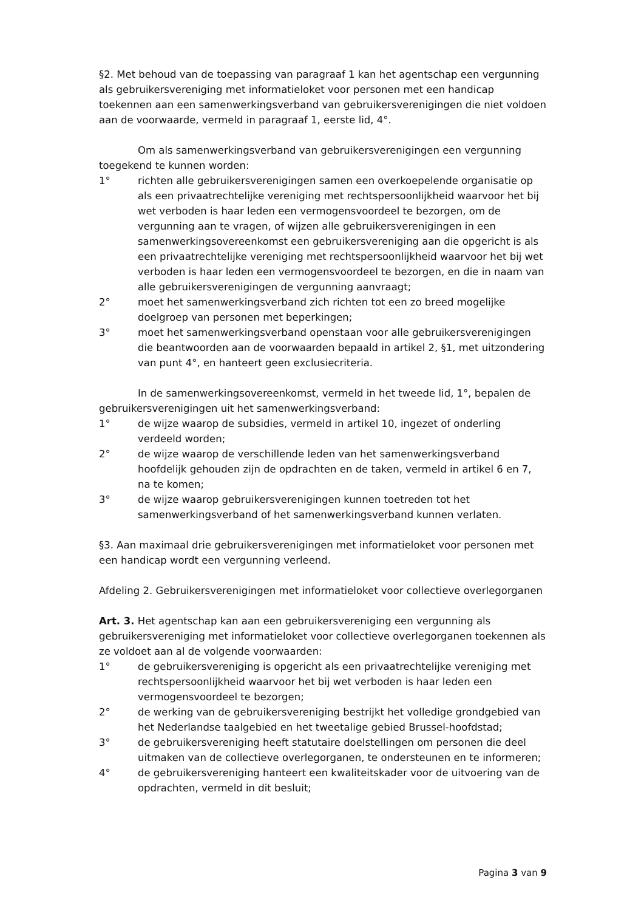§2. Met behoud van de toepassing van paragraaf 1 kan het agentschap een vergunning als gebruikersvereniging met informatieloket voor personen met een handicap toekennen aan een samenwerkingsverband van gebruikersverenigingen die niet voldoen aan de voorwaarde, vermeld in paragraaf 1, eerste lid, 4°.
Om als samenwerkingsverband van gebruikersverenigingen een vergunning toegekend te kunnen worden:
1° richten alle gebruikersverenigingen samen een overkoepelende organisatie op als een privaatrechtelijke vereniging met rechtspersoonlijkheid waarvoor het bij wet verboden is haar leden een vermogensvoordeel te bezorgen, om de vergunning aan te vragen, of wijzen alle gebruikersverenigingen in een samenwerkingsovereenkomst een gebruikersvereniging aan die opgericht is als een privaatrechtelijke vereniging met rechtspersoonlijkheid waarvoor het bij wet verboden is haar leden een vermogensvoordeel te bezorgen, en die in naam van alle gebruikersverenigingen de vergunning aanvraagt;
2° moet het samenwerkingsverband zich richten tot een zo breed mogelijke doelgroep van personen met beperkingen;
3° moet het samenwerkingsverband openstaan voor alle gebruikersverenigingen die beantwoorden aan de voorwaarden bepaald in artikel 2, §1, met uitzondering van punt 4°, en hanteert geen exclusiecriteria.
In de samenwerkingsovereenkomst, vermeld in het tweede lid, 1°, bepalen de gebruikersverenigingen uit het samenwerkingsverband:
1° de wijze waarop de subsidies, vermeld in artikel 10, ingezet of onderling verdeeld worden;
2° de wijze waarop de verschillende leden van het samenwerkingsverband hoofdelijk gehouden zijn de opdrachten en de taken, vermeld in artikel 6 en 7, na te komen;
3° de wijze waarop gebruikersverenigingen kunnen toetreden tot het samenwerkingsverband of het samenwerkingsverband kunnen verlaten.
§3. Aan maximaal drie gebruikersverenigingen met informatieloket voor personen met een handicap wordt een vergunning verleend.
Afdeling 2. Gebruikersverenigingen met informatieloket voor collectieve overlegorganen
Art. 3. Het agentschap kan aan een gebruikersvereniging een vergunning als gebruikersvereniging met informatieloket voor collectieve overlegorganen toekennen als ze voldoet aan al de volgende voorwaarden:
1° de gebruikersvereniging is opgericht als een privaatrechtelijke vereniging met rechtspersoonlijkheid waarvoor het bij wet verboden is haar leden een vermogensvoordeel te bezorgen;
2° de werking van de gebruikersvereniging bestrijkt het volledige grondgebied van het Nederlandse taalgebied en het tweetalige gebied Brussel-hoofdstad;
3° de gebruikersvereniging heeft statutaire doelstellingen om personen die deel uitmaken van de collectieve overlegorganen, te ondersteunen en te informeren;
4° de gebruikersvereniging hanteert een kwaliteitskader voor de uitvoering van de opdrachten, vermeld in dit besluit;
Pagina 3 van 9